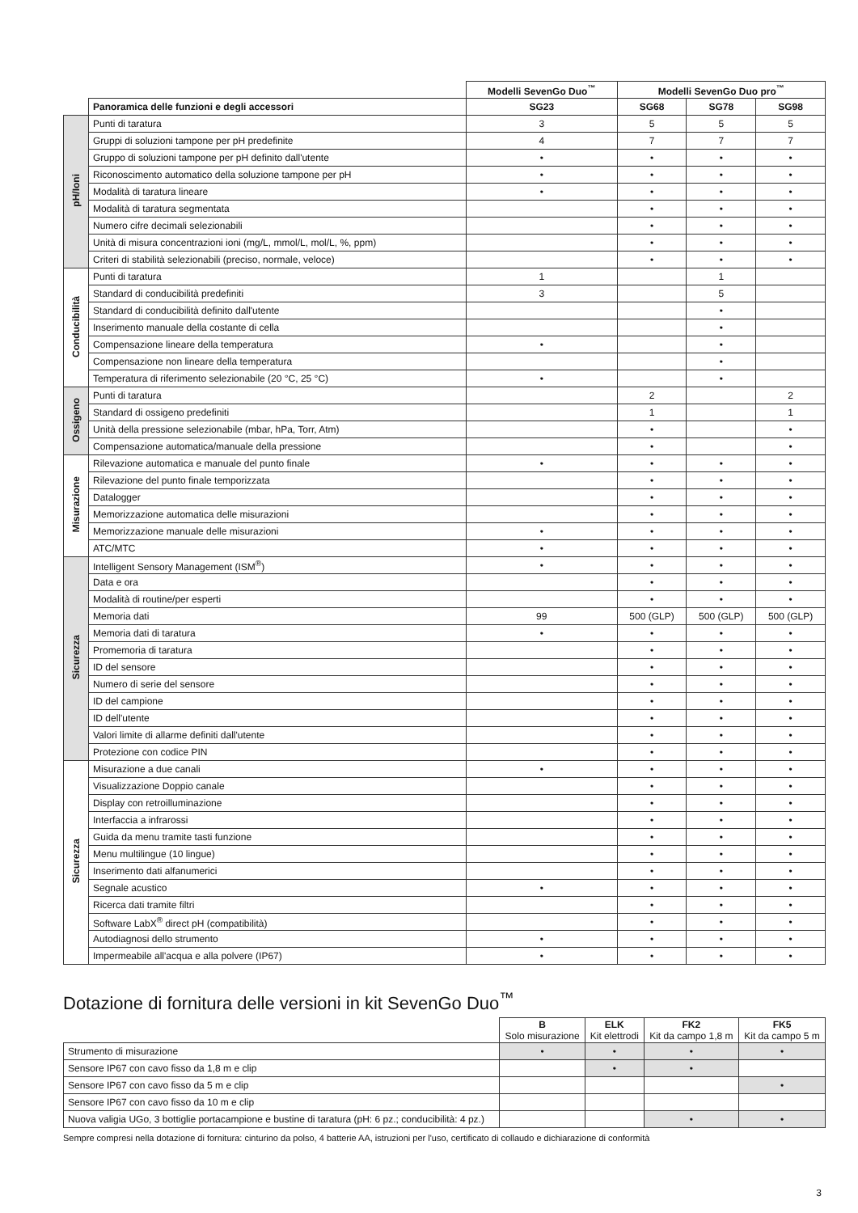| | | Modelli SevenGo Duo<sup>™</sup> | Modelli SevenGo Duo pro<sup>™</sup> | | |
| --- | --- | --- | --- | --- | --- |
| | Panoramica delle funzioni e degli accessori | SG23 | SG68 | SG78 | SG98 |
| pH/Ioni | Punti di taratura | 3 | 5 | 5 | 5 |
| | Gruppi di soluzioni tampone per pH predefinite | 4 | 7 | 7 | 7 |
| | Gruppo di soluzioni tampone per pH definito dall'utente | • | • | • | • |
| | Riconoscimento automatico della soluzione tampone per pH | • | • | • | • |
| | Modalità di taratura lineare | • | • | • | • |
| | Modalità di taratura segmentata | | • | • | • |
| | Numero cifre decimali selezionabili | | • | • | • |
| | Unità di misura concentrazioni ioni (mg/L, mmol/L, mol/L, %, ppm) | | • | • | • |
| | Criteri di stabilità selezionabili (preciso, normale, veloce) | | • | • | • |
| Conducibilità | Punti di taratura | 1 | | 1 | |
| | Standard di conducibilità predefiniti | 3 | | 5 | |
| | Standard di conducibilità definito dall'utente | | | • | |
| | Inserimento manuale della costante di cella | | | • | |
| | Compensazione lineare della temperatura | • | | • | |
| | Compensazione non lineare della temperatura | | | • | |
| | Temperatura di riferimento selezionabile (20 °C, 25 °C) | • | | • | |
| Ossigeno | Punti di taratura | | 2 | | 2 |
| | Standard di ossigeno predefiniti | | 1 | | 1 |
| | Unità della pressione selezionabile (mbar, hPa, Torr, Atm) | | • | | • |
| | Compensazione automatica/manuale della pressione | | • | | • |
| Misurazione | Rilevazione automatica e manuale del punto finale | • | • | • | • |
| | Rilevazione del punto finale temporizzata | | • | • | • |
| | Datalogger | | • | • | • |
| | Memorizzazione automatica delle misurazioni | | • | • | • |
| | Memorizzazione manuale delle misurazioni | • | • | • | • |
| | ATC/MTC | • | • | • | • |
| Sicurezza | Intelligent Sensory Management (ISM<sup>®</sup>) | • | • | • | • |
| | Data e ora | | • | • | • |
| | Modalità di routine/per esperti | | • | • | • |
| | Memoria dati | 99 | 500 (GLP) | 500 (GLP) | 500 (GLP) |
| | Memoria dati di taratura | • | • | • | • |
| | Promemoria di taratura | | • | • | • |
| | ID del sensore | | • | • | • |
| | Numero di serie del sensore | | • | • | • |
| | ID del campione | | • | • | • |
| | ID dell'utente | | • | • | • |
| | Valori limite di allarme definiti dall'utente | | • | • | • |
| | Protezione con codice PIN | | • | • | • |
| Sicurezza | Misurazione a due canali | • | • | • | • |
| | Visualizzazione Doppio canale | | • | • | • |
| | Display con retroilluminazione | | • | • | • |
| | Interfaccia a infrarossi | | • | • | • |
| | Guida da menu tramite tasti funzione | | • | • | • |
| | Menu multilingue (10 lingue) | | • | • | • |
| | Inserimento dati alfanumerici | | • | • | • |
| | Segnale acustico | • | • | • | • |
| | Ricerca dati tramite filtri | | • | • | • |
| | Software LabX<sup>®</sup> direct pH (compatibilità) | | • | • | • |
| | Autodiagnosi dello strumento | • | • | • | • |
| | Impermeabile all'acqua e alla polvere (IP67) | • | • | • | • |
Dotazione di fornitura delle versioni in kit SevenGo Duo<sup>™</sup>
| | B Solo misurazione | ELK Kit elettrodi | FK2 Kit da campo 1,8 m | FK5 Kit da campo 5 m |
| Strumento di misurazione | • | • | • | • |
| Sensore IP67 con cavo fisso da 1,8 m e clip | | • | • | |
| Sensore IP67 con cavo fisso da 5 m e clip | | | | • |
| Sensore IP67 con cavo fisso da 10 m e clip | | | | |
| Nuova valigia UGo, 3 bottiglie portacampione e bustine di taratura (pH: 6 pz.; conducibilità: 4 pz.) | | | • | • |
Sempre compresi nella dotazione di fornitura: cinturino da polso, 4 batterie AA, istruzioni per l'uso, certificato di collaudo e dichiarazione di conformità
3